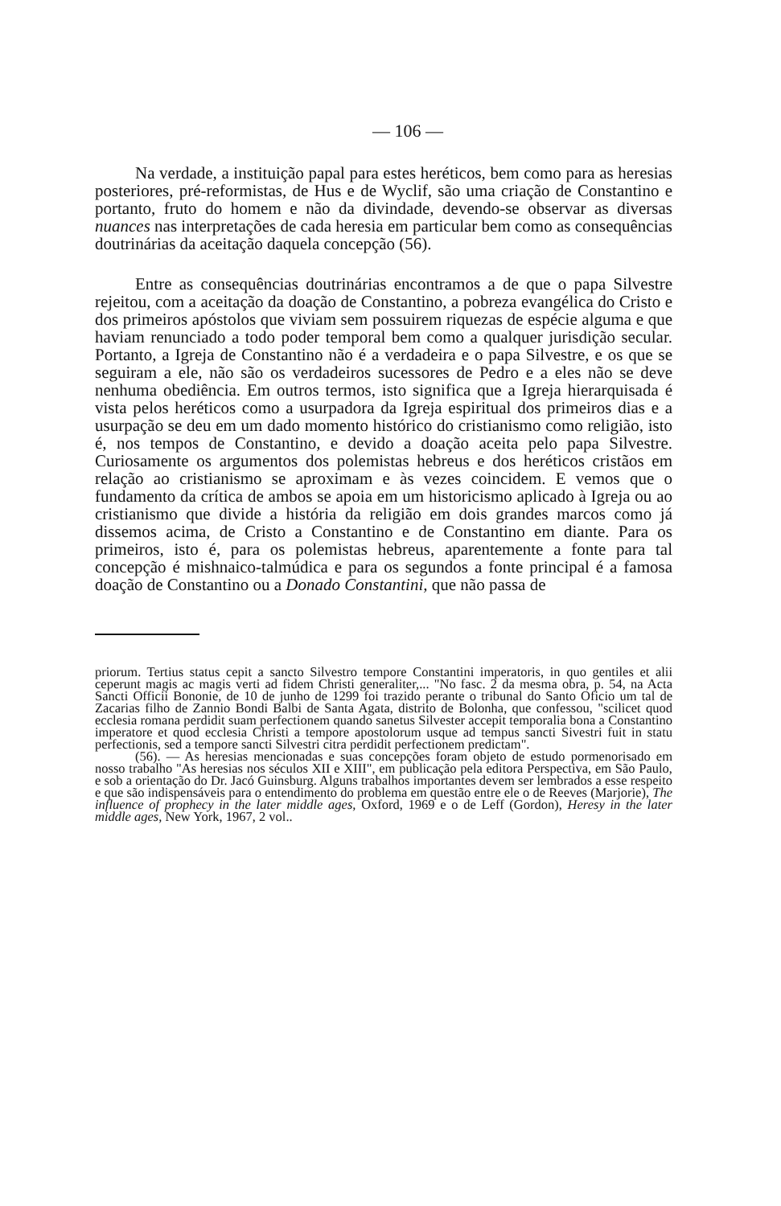— 106 —
Na verdade, a instituição papal para estes heréticos, bem como para as heresias posteriores, pré-reformistas, de Hus e de Wyclif, são uma criação de Constantino e portanto, fruto do homem e não da divindade, devendo-se observar as diversas nuances nas interpretações de cada heresia em particular bem como as consequências doutrinárias da aceitação daquela concepção (56).
Entre as consequências doutrinárias encontramos a de que o papa Silvestre rejeitou, com a aceitação da doação de Constantino, a pobreza evangélica do Cristo e dos primeiros apóstolos que viviam sem possuirem riquezas de espécie alguma e que haviam renunciado a todo poder temporal bem como a qualquer jurisdição secular. Portanto, a Igreja de Constantino não é a verdadeira e o papa Silvestre, e os que se seguiram a ele, não são os verdadeiros sucessores de Pedro e a eles não se deve nenhuma obediência. Em outros termos, isto significa que a Igreja hierarquisada é vista pelos heréticos como a usurpadora da Igreja espiritual dos primeiros dias e a usurpação se deu em um dado momento histórico do cristianismo como religião, isto é, nos tempos de Constantino, e devido a doação aceita pelo papa Silvestre. Curiosamente os argumentos dos polemistas hebreus e dos heréticos cristãos em relação ao cristianismo se aproximam e às vezes coincidem. E vemos que o fundamento da crítica de ambos se apoia em um historicismo aplicado à Igreja ou ao cristianismo que divide a história da religião em dois grandes marcos como já dissemos acima, de Cristo a Constantino e de Constantino em diante. Para os primeiros, isto é, para os polemistas hebreus, aparentemente a fonte para tal concepção é mishnaico-talmúdica e para os segundos a fonte principal é a famosa doação de Constantino ou a Donado Constantini, que não passa de
priorum. Tertius status cepit a sancto Silvestro tempore Constantini imperatoris, in quo gentiles et alii ceperunt magis ac magis verti ad fidem Christi generaliter,... "No fasc. 2 da mesma obra, p. 54, na Acta Sancti Officii Bononie, de 10 de junho de 1299 foi trazido perante o tribunal do Santo Oficio um tal de Zacarias filho de Zannio Bondi Balbi de Santa Agata, distrito de Bolonha, que confessou, "scilicet quod ecclesia romana perdidit suam perfectionem quando sanetus Silvester accepit temporalia bona a Constantino imperatore et quod ecclesia Christi a tempore apostolorum usque ad tempus sancti Sivestri fuit in statu perfectionis, sed a tempore sancti Silvestri citra perdidit perfectionem predictam".
(56). — As heresias mencionadas e suas concepções foram objeto de estudo pormenorisado em nosso trabalho "As heresias nos séculos XII e XIII", em publicação pela editora Perspectiva, em São Paulo, e sob a orientação do Dr. Jacó Guinsburg. Alguns trabalhos importantes devem ser lembrados a esse respeito e que são indispensáveis para o entendimento do problema em questão entre ele o de Reeves (Marjorie), The influence of prophecy in the later middle ages, Oxford, 1969 e o de Leff (Gordon), Heresy in the later middle ages, New York, 1967, 2 vol..